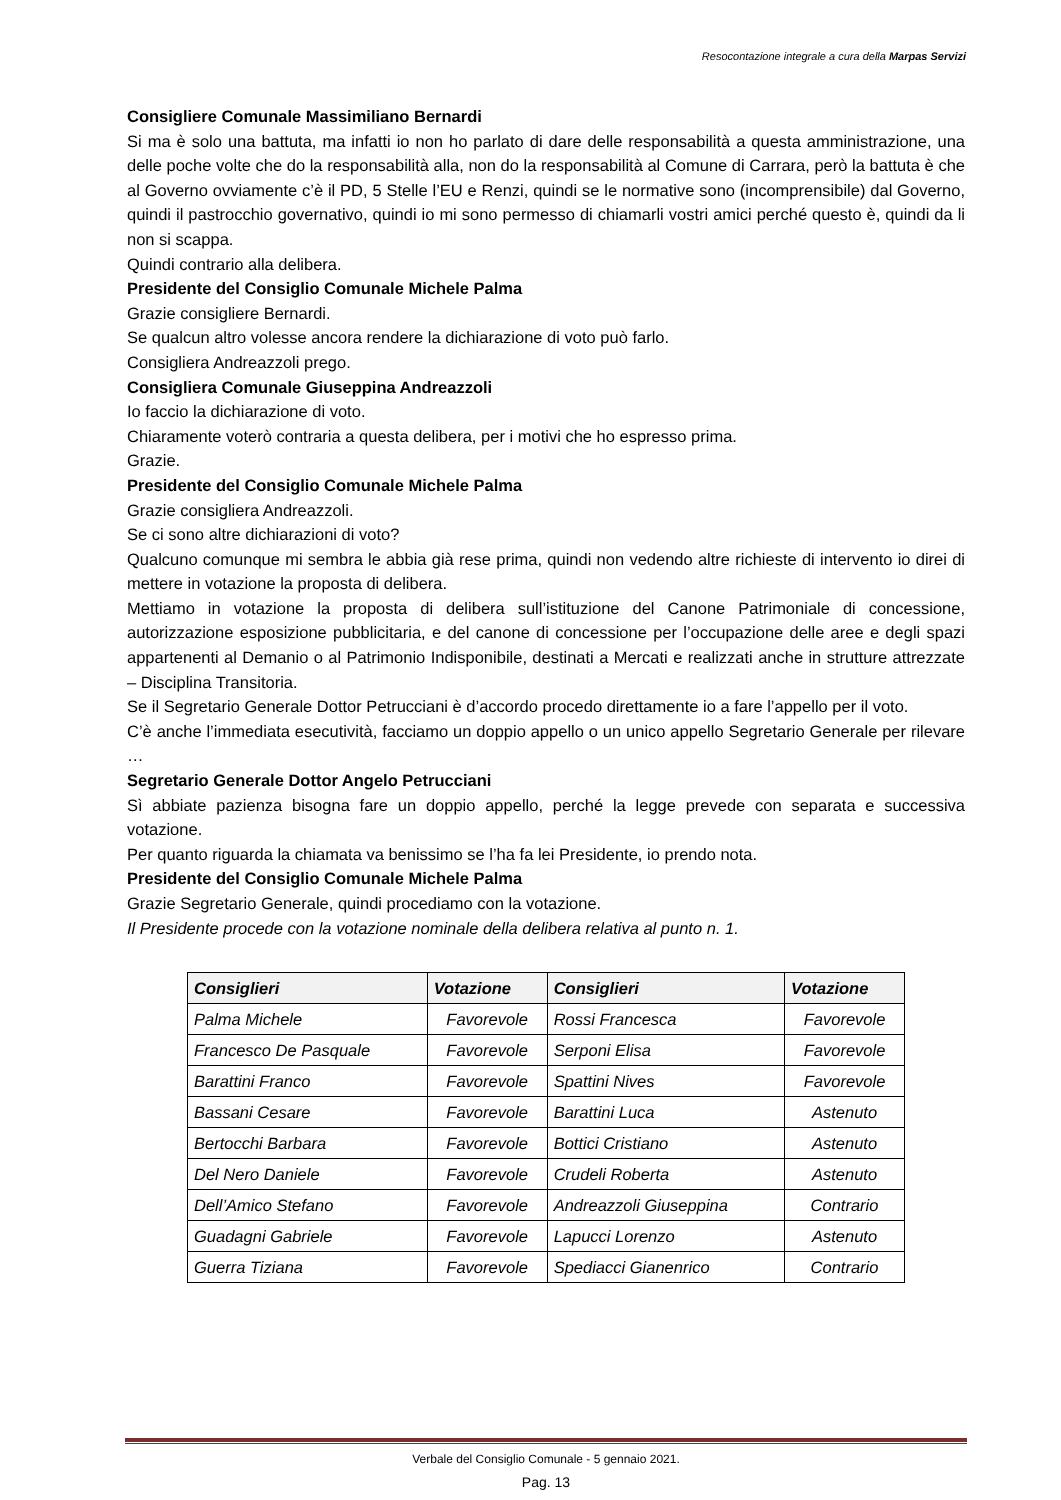Resocontazione integrale a cura della Marpas Servizi
Consigliere Comunale Massimiliano Bernardi
Si ma è solo una battuta, ma infatti io non ho parlato di dare delle responsabilità a questa amministrazione, una delle poche volte che do la responsabilità alla, non do la responsabilità al Comune di Carrara, però la battuta è che al Governo ovviamente c’è il PD, 5 Stelle l’EU e Renzi, quindi se le normative sono (incomprensibile) dal Governo, quindi il pastrocchio governativo, quindi io mi sono permesso di chiamarli vostri amici perché questo è, quindi da li non si scappa.
Quindi contrario alla delibera.
Presidente del Consiglio Comunale Michele Palma
Grazie consigliere Bernardi.
Se qualcun altro volesse ancora rendere la dichiarazione di voto può farlo.
Consigliera Andreazzoli prego.
Consigliera Comunale Giuseppina Andreazzoli
Io faccio la dichiarazione di voto.
Chiaramente voterò contraria a questa delibera, per i motivi che ho espresso prima.
Grazie.
Presidente del Consiglio Comunale Michele Palma
Grazie consigliera Andreazzoli.
Se ci sono altre dichiarazioni di voto?
Qualcuno comunque mi sembra le abbia già rese prima, quindi non vedendo altre richieste di intervento io direi di mettere in votazione la proposta di delibera.
Mettiamo in votazione la proposta di delibera sull’istituzione del Canone Patrimoniale di concessione, autorizzazione esposizione pubblicitaria, e del canone di concessione per l’occupazione delle aree e degli spazi appartenenti al Demanio o al Patrimonio Indisponibile, destinati a Mercati e realizzati anche in strutture attrezzate – Disciplina Transitoria.
Se il Segretario Generale Dottor Petrucciani è d’accordo procedo direttamente io a fare l’appello per il voto.
C’è anche l’immediata esecutività, facciamo un doppio appello o un unico appello Segretario Generale per rilevare …
Segretario Generale Dottor Angelo Petrucciani
Sì abbiate pazienza bisogna fare un doppio appello, perché la legge prevede con separata e successiva votazione.
Per quanto riguarda la chiamata va benissimo se l’ha fa lei Presidente, io prendo nota.
Presidente del Consiglio Comunale Michele Palma
Grazie Segretario Generale, quindi procediamo con la votazione.
Il Presidente procede con la votazione nominale della delibera relativa al punto n. 1.
| Consiglieri | Votazione | Consiglieri | Votazione |
| --- | --- | --- | --- |
| Palma Michele | Favorevole | Rossi Francesca | Favorevole |
| Francesco De Pasquale | Favorevole | Serponi Elisa | Favorevole |
| Barattini Franco | Favorevole | Spattini Nives | Favorevole |
| Bassani Cesare | Favorevole | Barattini Luca | Astenuto |
| Bertocchi Barbara | Favorevole | Bottici Cristiano | Astenuto |
| Del Nero Daniele | Favorevole | Crudeli Roberta | Astenuto |
| Dell’Amico Stefano | Favorevole | Andreazzoli Giuseppina | Contrario |
| Guadagni Gabriele | Favorevole | Lapucci Lorenzo | Astenuto |
| Guerra Tiziana | Favorevole | Spediacci Gianenrico | Contrario |
Verbale del Consiglio Comunale - 5 gennaio 2021.
Pag. 13